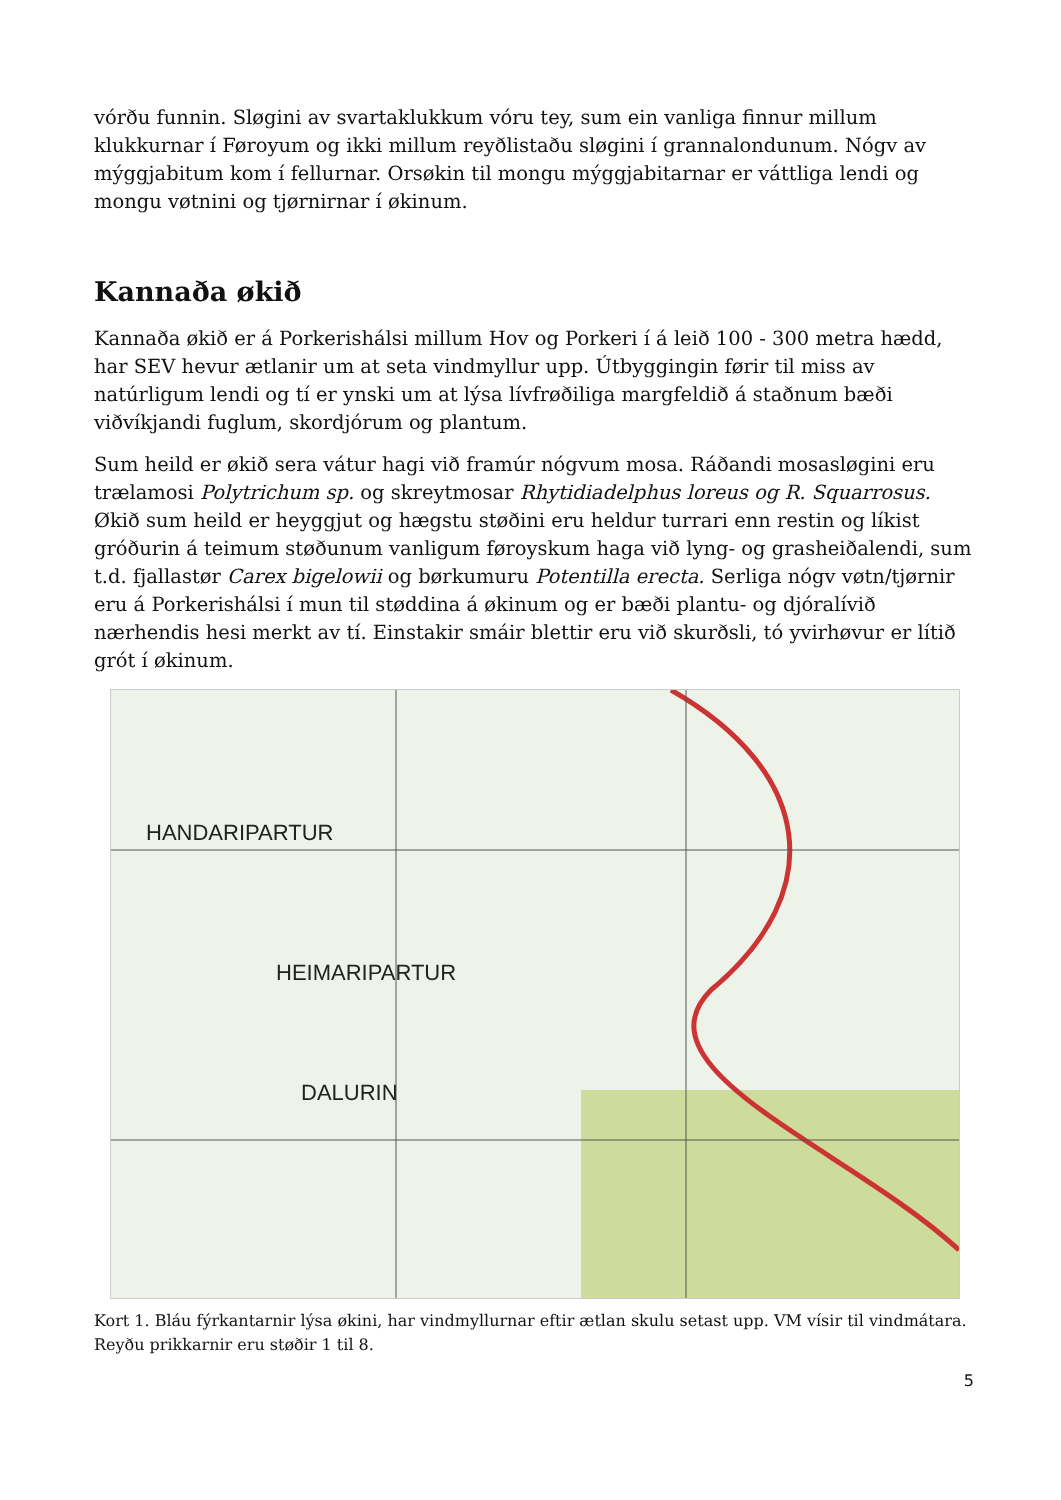vórðu funnin. Sløgini av svartaklukkum vóru tey, sum ein vanliga finnur millum klukkurnar í Føroyum og ikki millum reyðlistaðu sløgini í grannalondunum. Nógv av mýggjabitum kom í fellurnar. Orsøkin til mongu mýggjabitarnar er váttliga lendi og mongu vøtnini og tjørnirnar í økinum.
Kannaða økið
Kannaða økið er á Porkerishálsi millum Hov og Porkeri í á leið 100 - 300 metra hædd, har SEV hevur ætlanir um at seta vindmyllur upp. Útbyggingin førir til miss av natúrligum lendi og tí er ynski um at lýsa lívfrøðiliga margfeldið á staðnum bæði viðvíkjandi fuglum, skordjórum og plantum.
Sum heild er økið sera vátur hagi við framúr nógvum mosa. Ráðandi mosasløgini eru trælamosi Polytrichum sp. og skreytmosar Rhytidiadelphus loreus og R. Squarrosus. Økið sum heild er heyggjut og hægstu støðini eru heldur turrari enn restin og líkist gróðurin á teimum støðunum vanligum føroyskum haga við lyng- og grasheiðalendi, sum t.d. fjallastør Carex bigelowii og børkumuru Potentilla erecta. Serliga nógv vøtn/tjørnir eru á Porkerishálsi í mun til støddina á økinum og er bæði plantu- og djóralívið nærhendis hesi merkt av tí. Einstakir smáir blettir eru við skurðsli, tó yvirhøvur er lítið grót í økinum.
HANDARIPARTUR
HEIMARIPARTUR
DALURIN
Kort 1. Bláu fýrkantarnir lýsa økini, har vindmyllurnar eftir ætlan skulu setast upp. VM vísir til vindmátara. Reyðu prikkarnir eru støðir 1 til 8.
5